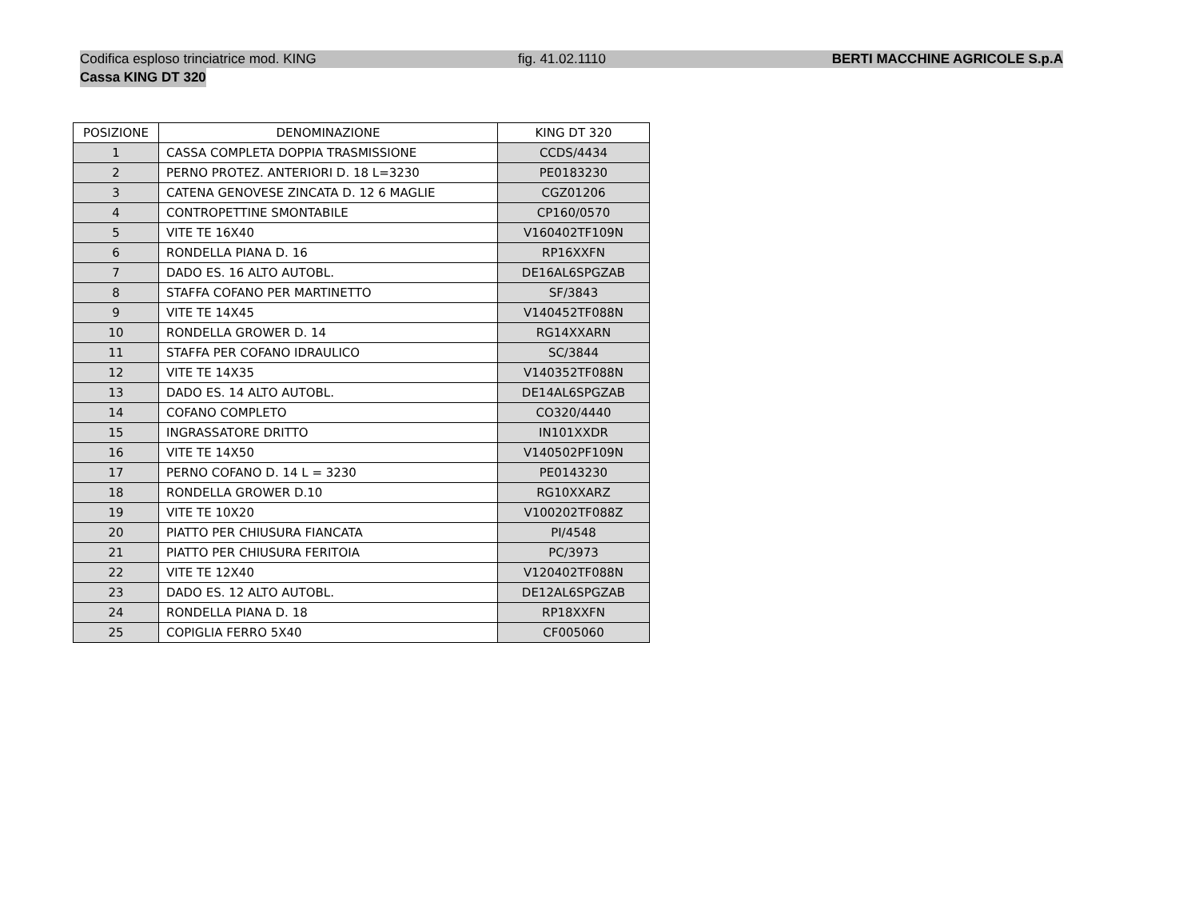Codifica esploso trinciatrice mod. KING fig. 41.02.1110 BERTI MACCHINE AGRICOLE S.p.A
Cassa KING DT 320
| POSIZIONE | DENOMINAZIONE | KING DT 320 |
| --- | --- | --- |
| 1 | CASSA COMPLETA DOPPIA TRASMISSIONE | CCDS/4434 |
| 2 | PERNO PROTEZ. ANTERIORI D. 18 L=3230 | PE0183230 |
| 3 | CATENA GENOVESE ZINCATA D. 12 6 MAGLIE | CGZ01206 |
| 4 | CONTROPETTINE SMONTABILE | CP160/0570 |
| 5 | VITE TE 16X40 | V160402TF109N |
| 6 | RONDELLA PIANA D. 16 | RP16XXFN |
| 7 | DADO ES. 16 ALTO AUTOBL. | DE16AL6SPGZAB |
| 8 | STAFFA COFANO PER MARTINETTO | SF/3843 |
| 9 | VITE TE 14X45 | V140452TF088N |
| 10 | RONDELLA GROWER D. 14 | RG14XXARN |
| 11 | STAFFA PER COFANO IDRAULICO | SC/3844 |
| 12 | VITE TE 14X35 | V140352TF088N |
| 13 | DADO ES. 14 ALTO AUTOBL. | DE14AL6SPGZAB |
| 14 | COFANO COMPLETO | CO320/4440 |
| 15 | INGRASSATORE DRITTO | IN101XXDR |
| 16 | VITE TE 14X50 | V140502PF109N |
| 17 | PERNO COFANO D. 14 L = 3230 | PE0143230 |
| 18 | RONDELLA GROWER D.10 | RG10XXARZ |
| 19 | VITE TE 10X20 | V100202TF088Z |
| 20 | PIATTO PER CHIUSURA FIANCATA | PI/4548 |
| 21 | PIATTO PER CHIUSURA FERITOIA | PC/3973 |
| 22 | VITE TE 12X40 | V120402TF088N |
| 23 | DADO ES. 12 ALTO AUTOBL. | DE12AL6SPGZAB |
| 24 | RONDELLA PIANA D. 18 | RP18XXFN |
| 25 | COPIGLIA FERRO 5X40 | CF005060 |